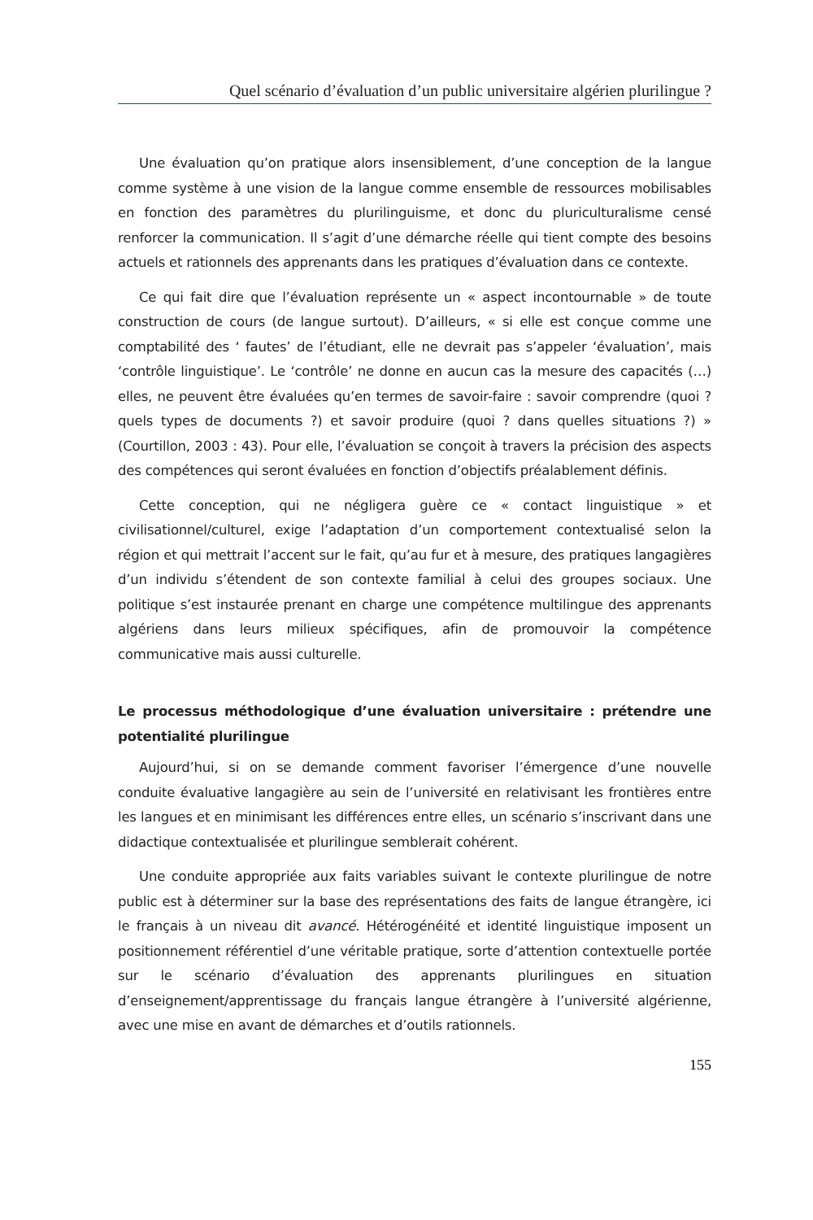Quel scénario d’évaluation d’un public universitaire algérien plurilingue ?
Une évaluation qu’on pratique alors insensiblement, d’une conception de la langue comme système à une vision de la langue comme ensemble de ressources mobilisables en fonction des paramètres du plurilinguisme, et donc du pluriculturalisme censé renforcer la communication. Il s’agit d’une démarche réelle qui tient compte des besoins actuels et rationnels des apprenants dans les pratiques d’évaluation dans ce contexte.
Ce qui fait dire que l’évaluation représente un « aspect incontournable » de toute construction de cours (de langue surtout). D’ailleurs, « si elle est conçue comme une comptabilité des ‘ fautes’ de l’étudiant, elle ne devrait pas s’appeler ‘évaluation’, mais ‘contrôle linguistique’. Le ‘contrôle’ ne donne en aucun cas la mesure des capacités (…) elles, ne peuvent être évaluées qu’en termes de savoir-faire : savoir comprendre (quoi ? quels types de documents ?) et savoir produire (quoi ? dans quelles situations ?) » (Courtillon, 2003 : 43). Pour elle, l’évaluation se conçoit à travers la précision des aspects des compétences qui seront évaluées en fonction d’objectifs préalablement définis.
Cette conception, qui ne négligera guère ce « contact linguistique » et civilisationnel/culturel, exige l’adaptation d’un comportement contextualisé selon la région et qui mettrait l’accent sur le fait, qu’au fur et à mesure, des pratiques langagières d’un individu s’étendent de son contexte familial à celui des groupes sociaux. Une politique s’est instaurée prenant en charge une compétence multilingue des apprenants algériens dans leurs milieux spécifiques, afin de promouvoir la compétence communicative mais aussi culturelle.
Le processus méthodologique d’une évaluation universitaire : prétendre une potentialité plurilingue
Aujourd’hui, si on se demande comment favoriser l’émergence d’une nouvelle conduite évaluative langagière au sein de l’université en relativisant les frontières entre les langues et en minimisant les différences entre elles, un scénario s’inscrivant dans une didactique contextualisée et plurilingue semblerait cohérent.
Une conduite appropriée aux faits variables suivant le contexte plurilingue de notre public est à déterminer sur la base des représentations des faits de langue étrangère, ici le français à un niveau dit avancé. Hétérogénéité et identité linguistique imposent un positionnement référentiel d’une véritable pratique, sorte d’attention contextuelle portée sur le scénario d’évaluation des apprenants plurilingues en situation d’enseignement/apprentissage du français langue étrangère à l’université algérienne, avec une mise en avant de démarches et d’outils rationnels.
155